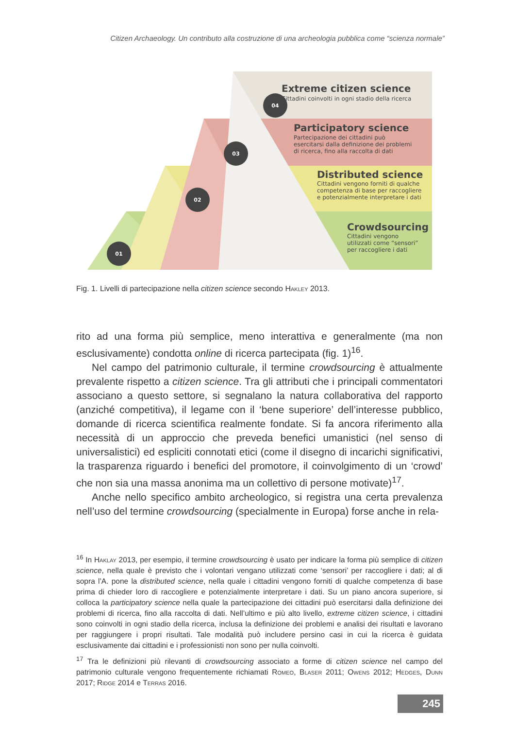Citizen Archaeology. Un contributo alla costruzione di una archeologia pubblica come “scienza normale”
04
03
02
01
Extreme citizen science
Cittadini coinvolti in ogni stadio della ricerca
Participatory science
Partecipazione dei cittadini può
esercitarsi dalla definizione dei problemi
di ricerca, fino alla raccolta di dati
Distributed science
Cittadini vengono forniti di qualche
competenza di base per raccogliere
e potenzialmente interpretare i dati
Crowdsourcing
Cittadini vengono
utilizzati come “sensori”
per raccogliere i dati
Fig. 1. Livelli di partecipazione nella citizen science secondo Hakley 2013.
rito ad una forma più semplice, meno interattiva e generalmente (ma non esclusivamente) condotta online di ricerca partecipata (fig. 1)<sup>16</sup>.
Nel campo del patrimonio culturale, il termine crowdsourcing è attualmente prevalente rispetto a citizen science. Tra gli attributi che i principali commentatori associano a questo settore, si segnalano la natura collaborativa del rapporto (anziché competitiva), il legame con il ‘bene superiore’ dell’interesse pubblico, domande di ricerca scientifica realmente fondate. Si fa ancora riferimento alla necessità di un approccio che preveda benefici umanistici (nel senso di universalistici) ed espliciti connotati etici (come il disegno di incarichi significativi, la trasparenza riguardo i benefici del promotore, il coinvolgimento di un ‘crowd’ che non sia una massa anonima ma un collettivo di persone motivate)<sup>17</sup>.
Anche nello specifico ambito archeologico, si registra una certa prevalenza nell’uso del termine crowdsourcing (specialmente in Europa) forse anche in rela-
<sup>16</sup> In Haklay 2013, per esempio, il termine crowdsourcing è usato per indicare la forma più semplice di citizen science, nella quale è previsto che i volontari vengano utilizzati come ‘sensori’ per raccogliere i dati; al di sopra l’A. pone la distributed science, nella quale i cittadini vengono forniti di qualche competenza di base prima di chieder loro di raccogliere e potenzialmente interpretare i dati. Su un piano ancora superiore, si colloca la participatory science nella quale la partecipazione dei cittadini può esercitarsi dalla definizione dei problemi di ricerca, fino alla raccolta di dati. Nell’ultimo e più alto livello, extreme citizen science, i cittadini sono coinvolti in ogni stadio della ricerca, inclusa la definizione dei problemi e analisi dei risultati e lavorano per raggiungere i propri risultati. Tale modalità può includere persino casi in cui la ricerca è guidata esclusivamente dai cittadini e i professionisti non sono per nulla coinvolti.
<sup>17</sup> Tra le definizioni più rilevanti di crowdsourcing associato a forme di citizen science nel campo del patrimonio culturale vengono frequentemente richiamati Romeo, Blaser 2011; Owens 2012; Hedges, Dunn 2017; Ridge 2014 e Terras 2016.
245